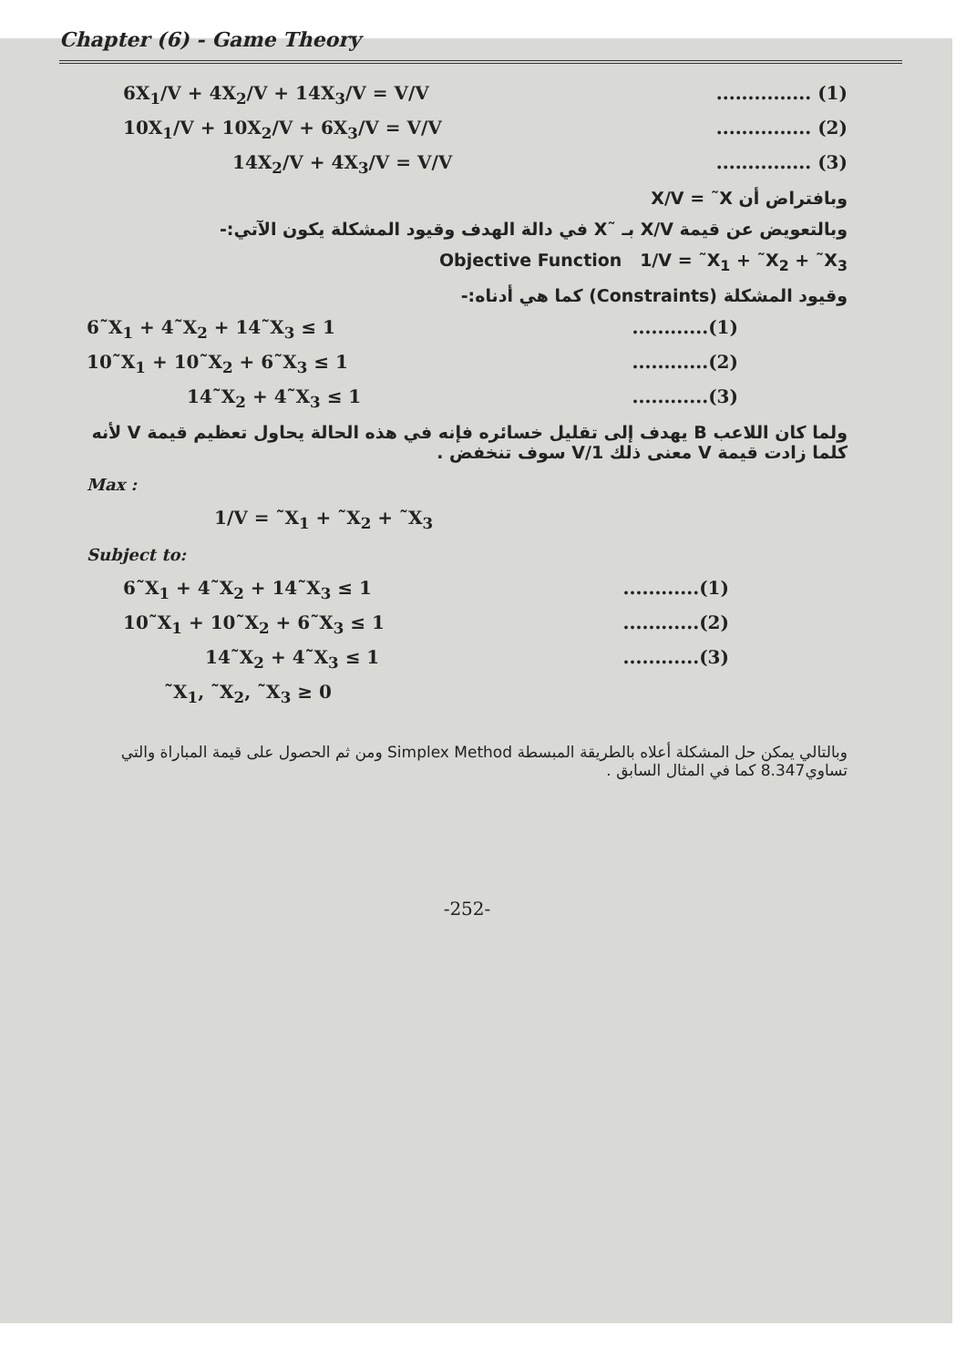Chapter (6) - Game Theory
6X<sub>1</sub>/V + 4X<sub>2</sub>/V + 14X<sub>3</sub>/V = V/V............... (1)
10X<sub>1</sub>/V + 10X<sub>2</sub>/V + 6X<sub>3</sub>/V = V/V............... (2)
14X<sub>2</sub>/V + 4X<sub>3</sub>/V = V/V............... (3)
وبافتراض أن X/V = ˜X
وبالتعويض عن قيمة X/V بـ ˜X في دالة الهدف وقيود المشكلة يكون الآتي:-
Objective Function 1/V = ˜X<sub>1</sub> + ˜X<sub>2</sub> + ˜X<sub>3</sub>
وقيود المشكلة (Constraints) كما هي أدناه:-
6˜X<sub>1</sub> + 4˜X<sub>2</sub> + 14˜X<sub>3</sub> ≤ 1............(1)
10˜X<sub>1</sub> + 10˜X<sub>2</sub> + 6˜X<sub>3</sub> ≤ 1............(2)
14˜X<sub>2</sub> + 4˜X<sub>3</sub> ≤ 1............(3)
ولما كان اللاعب B يهدف إلى تقليل خسائره فإنه في هذه الحالة يحاول تعظيم قيمة V لأنه كلما زادت قيمة V معنى ذلك 1/V سوف تنخفض .
Max :
1/V = ˜X<sub>1</sub> + ˜X<sub>2</sub> + ˜X<sub>3</sub>
Subject to:
6˜X<sub>1</sub> + 4˜X<sub>2</sub> + 14˜X<sub>3</sub> ≤ 1............(1)
10˜X<sub>1</sub> + 10˜X<sub>2</sub> + 6˜X<sub>3</sub> ≤ 1............(2)
14˜X<sub>2</sub> + 4˜X<sub>3</sub> ≤ 1............(3)
˜X<sub>1</sub>, ˜X<sub>2</sub>, ˜X<sub>3</sub> ≥ 0
وبالتالي يمكن حل المشكلة أعلاه بالطريقة المبسطة Simplex Method ومن ثم الحصول على قيمة المباراة والتي تساوي8.347 كما في المثال السابق .
-252-